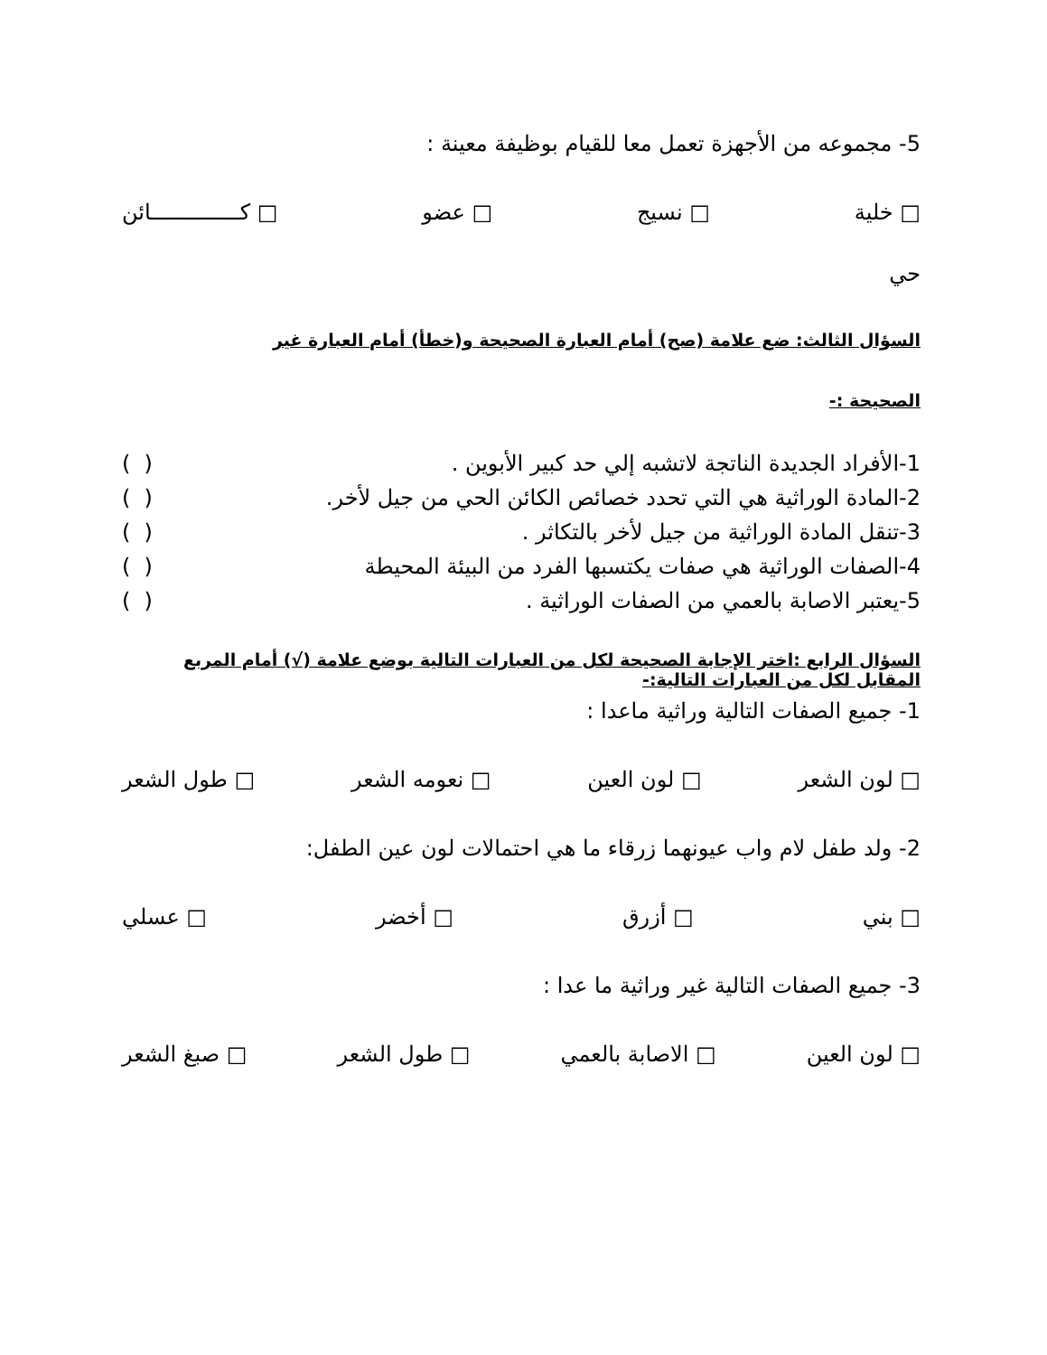5- مجموعه من الأجهزة تعمل معا للقيام بوظيفة معينة :
□ خلية □ نسيج □ عضو □ كــــــــــــــائن
حي
السؤال الثالث: ضع علامة (صح) أمام العبارة الصحيحة و(خطأ) أمام العبارة غير
الصحيحة :-
1-الأفراد الجديدة الناتجة لاتشبه إلي حد كبير الأبوين . ( )
2-المادة الوراثية هي التي تحدد خصائص الكائن الحي من جيل لأخر. ( )
3-تنقل المادة الوراثية من جيل لأخر بالتكاثر . ( )
4-الصفات الوراثية هي صفات يكتسبها الفرد من البيئة المحيطة ( )
5-يعتبر الاصابة بالعمي من الصفات الوراثية . ( )
السؤال الرابع :اختر الإجابة الصحيحة لكل من العبارات التالية بوضع علامة (√) أمام المربع المقابل لكل من العبارات التالية:-
1- جميع الصفات التالية وراثية ماعدا :
□ لون الشعر □ لون العين □ نعومه الشعر □ طول الشعر
2- ولد طفل لام واب عيونهما زرقاء ما هي احتمالات لون عين الطفل:
□ بني □ أزرق □ أخضر □ عسلي
3- جميع الصفات التالية غير وراثية ما عدا :
□ لون العين □ الاصابة بالعمي □ طول الشعر □ صبغ الشعر